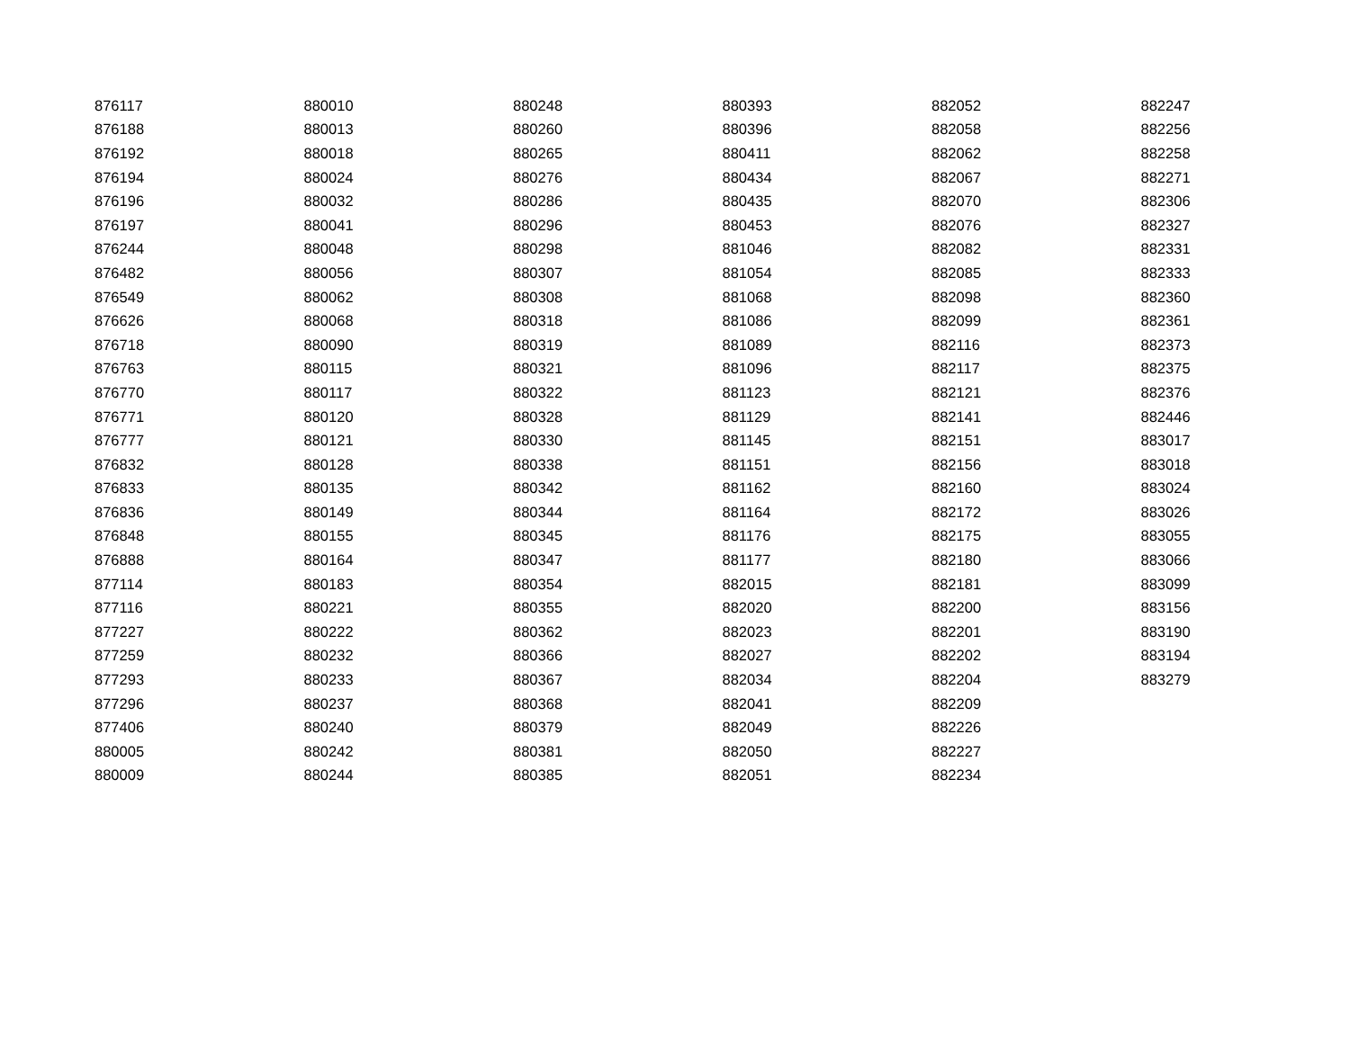| 876117 | 880010 | 880248 | 880393 | 882052 | 882247 |
| 876188 | 880013 | 880260 | 880396 | 882058 | 882256 |
| 876192 | 880018 | 880265 | 880411 | 882062 | 882258 |
| 876194 | 880024 | 880276 | 880434 | 882067 | 882271 |
| 876196 | 880032 | 880286 | 880435 | 882070 | 882306 |
| 876197 | 880041 | 880296 | 880453 | 882076 | 882327 |
| 876244 | 880048 | 880298 | 881046 | 882082 | 882331 |
| 876482 | 880056 | 880307 | 881054 | 882085 | 882333 |
| 876549 | 880062 | 880308 | 881068 | 882098 | 882360 |
| 876626 | 880068 | 880318 | 881086 | 882099 | 882361 |
| 876718 | 880090 | 880319 | 881089 | 882116 | 882373 |
| 876763 | 880115 | 880321 | 881096 | 882117 | 882375 |
| 876770 | 880117 | 880322 | 881123 | 882121 | 882376 |
| 876771 | 880120 | 880328 | 881129 | 882141 | 882446 |
| 876777 | 880121 | 880330 | 881145 | 882151 | 883017 |
| 876832 | 880128 | 880338 | 881151 | 882156 | 883018 |
| 876833 | 880135 | 880342 | 881162 | 882160 | 883024 |
| 876836 | 880149 | 880344 | 881164 | 882172 | 883026 |
| 876848 | 880155 | 880345 | 881176 | 882175 | 883055 |
| 876888 | 880164 | 880347 | 881177 | 882180 | 883066 |
| 877114 | 880183 | 880354 | 882015 | 882181 | 883099 |
| 877116 | 880221 | 880355 | 882020 | 882200 | 883156 |
| 877227 | 880222 | 880362 | 882023 | 882201 | 883190 |
| 877259 | 880232 | 880366 | 882027 | 882202 | 883194 |
| 877293 | 880233 | 880367 | 882034 | 882204 | 883279 |
| 877296 | 880237 | 880368 | 882041 | 882209 | |
| 877406 | 880240 | 880379 | 882049 | 882226 | |
| 880005 | 880242 | 880381 | 882050 | 882227 | |
| 880009 | 880244 | 880385 | 882051 | 882234 | |